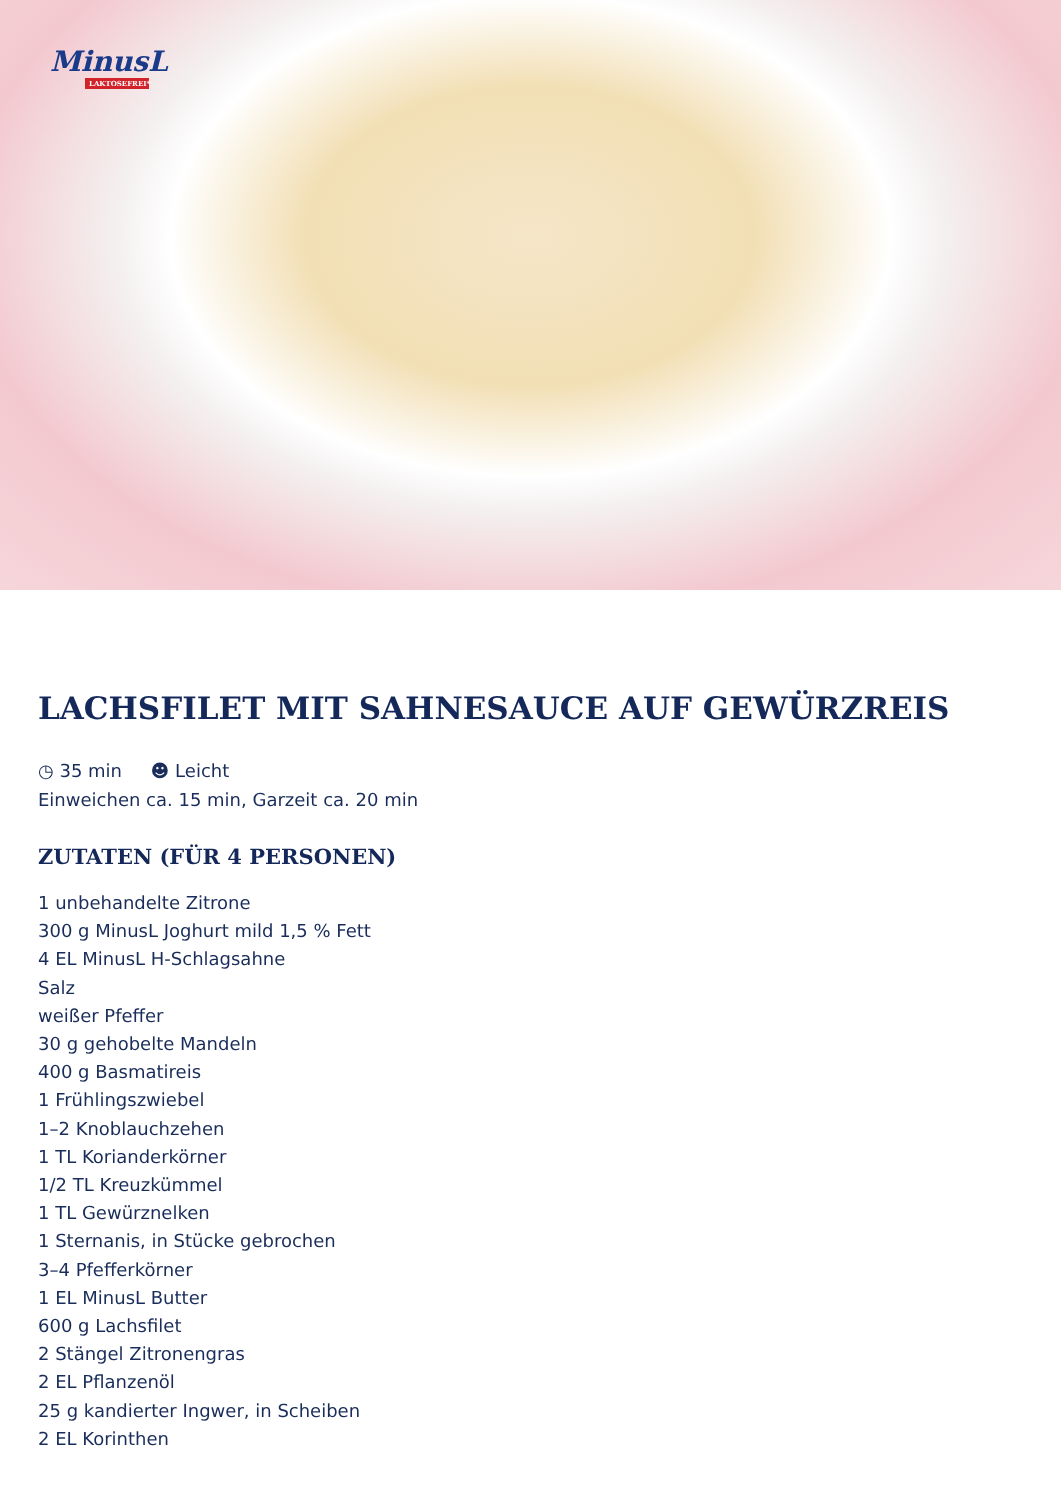MinusL
LAKTOSEFREI*
LACHSFILET MIT SAHNESAUCE AUF GEWÜRZREIS
◷ 35 min ☻ Leicht
Einweichen ca. 15 min, Garzeit ca. 20 min
ZUTATEN (FÜR 4 PERSONEN)
1 unbehandelte Zitrone
300 g MinusL Joghurt mild 1,5 % Fett
4 EL MinusL H-Schlagsahne
Salz
weißer Pfeffer
30 g gehobelte Mandeln
400 g Basmatireis
1 Frühlingszwiebel
1–2 Knoblauchzehen
1 TL Korianderkörner
1/2 TL Kreuzkümmel
1 TL Gewürznelken
1 Sternanis, in Stücke gebrochen
3–4 Pfefferkörner
1 EL MinusL Butter
600 g Lachsfilet
2 Stängel Zitronengras
2 EL Pflanzenöl
25 g kandierter Ingwer, in Scheiben
2 EL Korinthen